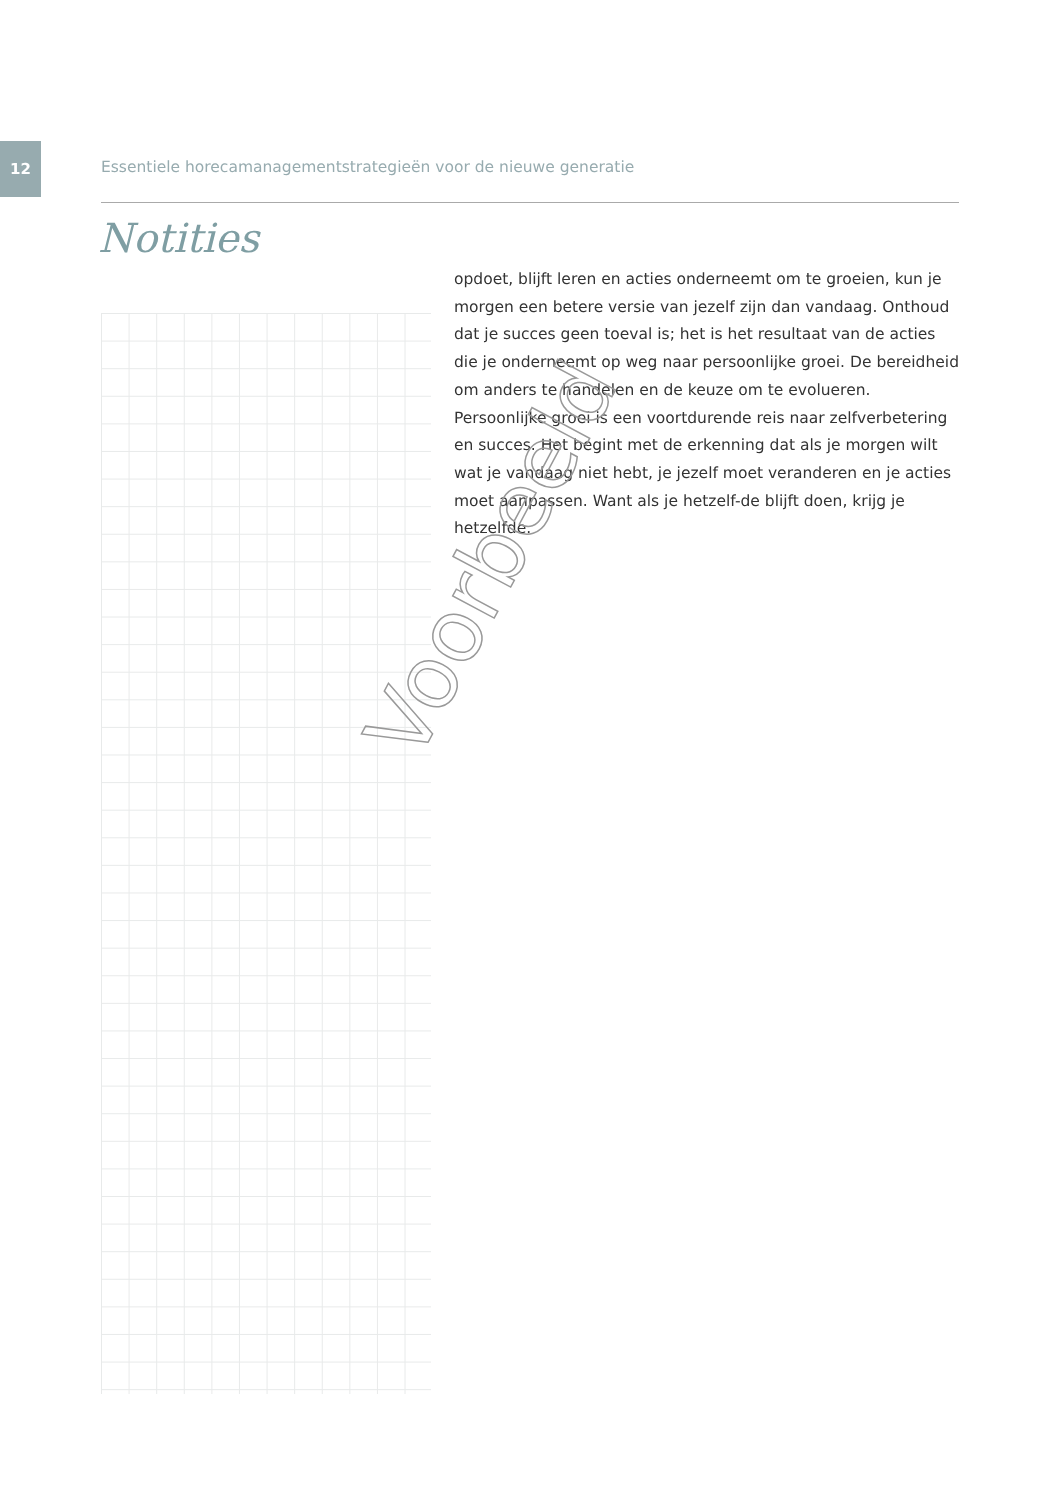12
Essentiele horecamanagementstrategieën voor de nieuwe generatie
Notities
opdoet, blijft leren en acties onderneemt om te groeien, kun je morgen een betere versie van jezelf zijn dan vandaag. Onthoud dat je succes geen toeval is; het is het resultaat van de acties die je onderneemt op weg naar persoonlijke groei. De bereidheid om anders te handelen en de keuze om te evolueren. Persoonlijke groei is een voortdurende reis naar zelfverbetering en succes. Het begint met de erkenning dat als je morgen wilt wat je vandaag niet hebt, je jezelf moet veranderen en je acties moet aanpassen. Want als je hetzelf-de blijft doen, krijg je hetzelfde.
Voorbeeld